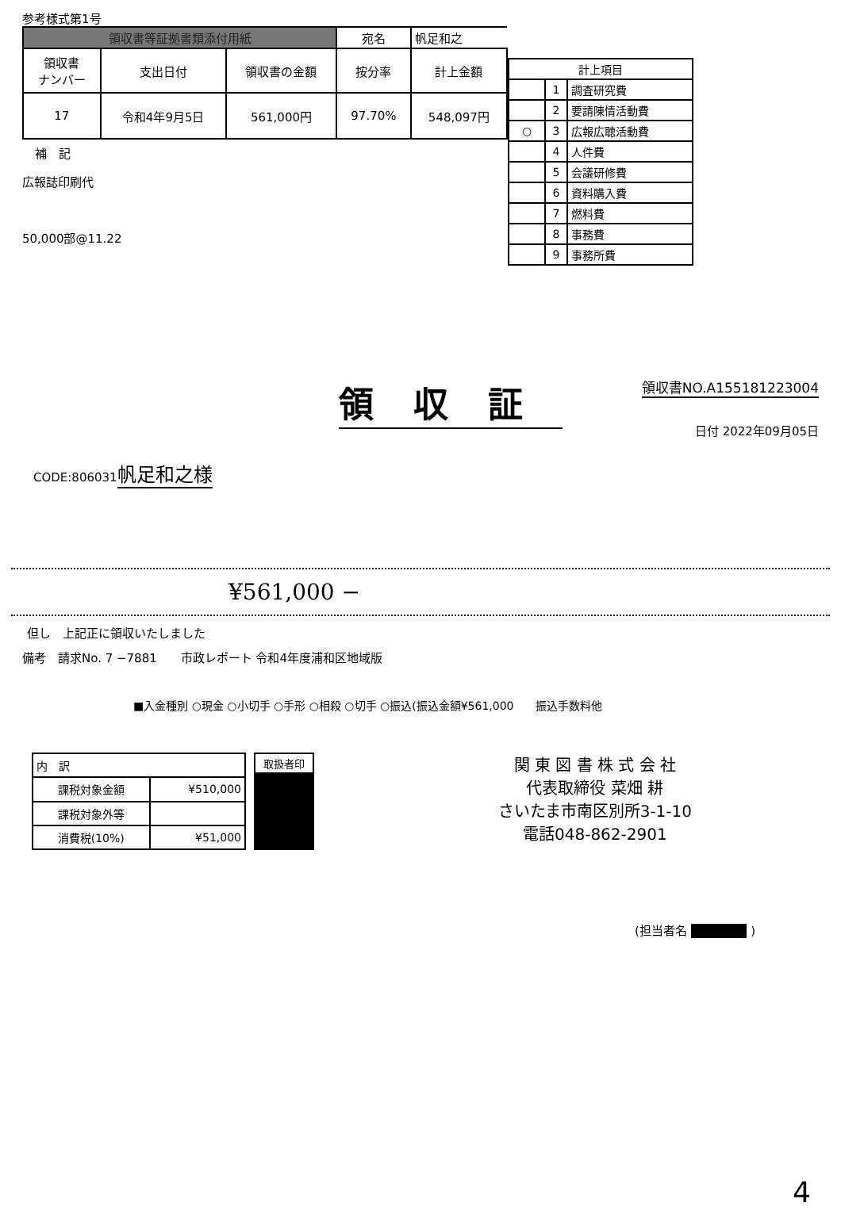参考様式第1号
| 領収書等証拠書類添付用紙 | | | 宛名 | 帆足和之 |
| 領収書 ナンバー | 支出日付 | 領収書の金額 | 按分率 | 計上金額 |
| 17 | 令和4年9月5日 | 561,000円 | 97.70% | 548,097円 |
補　記
広報誌印刷代
50,000部@11.22
| 計上項目 | | |
| | 1 | 調査研究費 |
| | 2 | 要請陳情活動費 |
| ○ | 3 | 広報広聴活動費 |
| | 4 | 人件費 |
| | 5 | 会議研修費 |
| | 6 | 資料購入費 |
| | 7 | 燃料費 |
| | 8 | 事務費 |
| | 9 | 事務所費 |
領収証
領収書NO.A155181223004
日付 2022年09月05日
CODE:806031
帆足和之様
¥561,000 −
但し　上記正に領収いたしました
備考　請求No. 7 −7881　　市政レポート 令和4年度浦和区地域版
■入金種別 ○現金 ○小切手 ○手形 ○相殺 ○切手 ○振込(振込金額¥561,000　　振込手数料他
| 内 訳 | |
| 課税対象金額 | ¥510,000 |
| 課税対象外等 | |
| 消費税(10%) | ¥51,000 |
| 取扱者印 |
関 東 図 書 株 式 会 社
代表取締役 菜畑 耕
さいたま市南区別所3-1-10
電話048-862-2901
(担当者名 ■■■■■ )
4